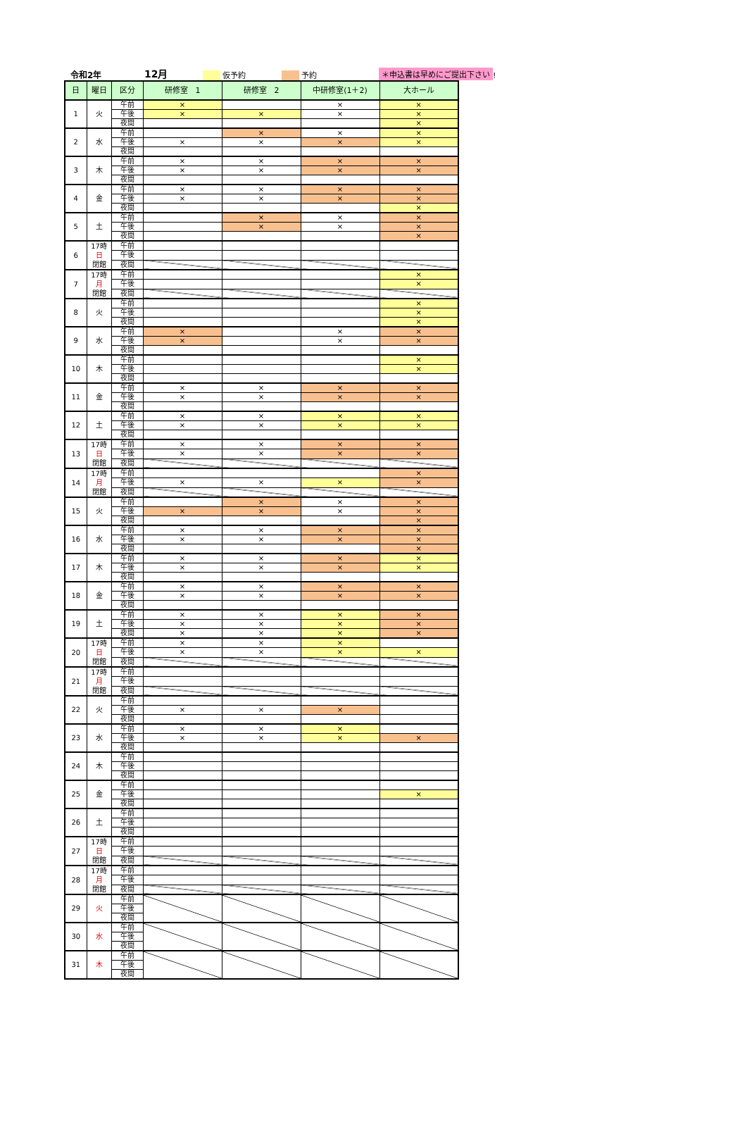令和2年 12月 仮予約 予約 ＊申込書は早めにご提出下さい!
| 日 | 曜日 | 区分 | 研修室 1 | 研修室 2 | 中研修室(1＋2) | 大ホール |
| --- | --- | --- | --- | --- | --- | --- |
| 1 | 火 | 午前 | × | | × | × |
| | | 午後 | × | × | × | × |
| | | 夜間 | | | | × |
| 2 | 水 | 午前 | | × | × | × |
| | | 午後 | × | × | × | × |
| | | 夜間 | | | | |
| 3 | 木 | 午前 | × | × | × | × |
| | | 午後 | × | × | × | × |
| | | 夜間 | | | | |
| 4 | 金 | 午前 | × | × | × | × |
| | | 午後 | × | × | × | × |
| | | 夜間 | | | | × |
| 5 | 土 | 午前 | | × | × | × |
| | | 午後 | | × | × | × |
| | | 夜間 | | | | × |
| 6 | 17時 日 閉館 | 午前 | | | | |
| | | 午後 | | | | |
| | | 夜間 | | | | |
| 7 | 17時 月 閉館 | 午前 | | | | × |
| | | 午後 | | | | × |
| | | 夜間 | | | | |
| 8 | 火 | 午前 | | | | × |
| | | 午後 | | | | × |
| | | 夜間 | | | | × |
| 9 | 水 | 午前 | × | | × | × |
| | | 午後 | × | | × | × |
| | | 夜間 | | | | |
| 10 | 木 | 午前 | | | | × |
| | | 午後 | | | | × |
| | | 夜間 | | | | |
| 11 | 金 | 午前 | × | × | × | × |
| | | 午後 | × | × | × | × |
| | | 夜間 | | | | |
| 12 | 土 | 午前 | × | × | × | × |
| | | 午後 | × | × | × | × |
| | | 夜間 | | | | |
| 13 | 17時 日 閉館 | 午前 | × | × | × | × |
| | | 午後 | × | × | × | × |
| | | 夜間 | | | | |
| 14 | 17時 月 閉館 | 午前 | | | | × |
| | | 午後 | × | × | × | × |
| | | 夜間 | | | | |
| 15 | 火 | 午前 | | × | × | × |
| | | 午後 | × | × | × | × |
| | | 夜間 | | | | × |
| 16 | 水 | 午前 | × | × | × | × |
| | | 午後 | × | × | × | × |
| | | 夜間 | | | | × |
| 17 | 木 | 午前 | × | × | × | × |
| | | 午後 | × | × | × | × |
| | | 夜間 | | | | |
| 18 | 金 | 午前 | × | × | × | × |
| | | 午後 | × | × | × | × |
| | | 夜間 | | | | |
| 19 | 土 | 午前 | × | × | × | × |
| | | 午後 | × | × | × | × |
| | | 夜間 | × | × | × | × |
| 20 | 17時 日 閉館 | 午前 | × | × | × | |
| | | 午後 | × | × | × | × |
| | | 夜間 | | | | |
| 21 | 17時 月 閉館 | 午前 | | | | |
| | | 午後 | | | | |
| | | 夜間 | | | | |
| 22 | 火 | 午前 | | | | |
| | | 午後 | × | × | × | |
| | | 夜間 | | | | |
| 23 | 水 | 午前 | × | × | × | |
| | | 午後 | × | × | × | × |
| | | 夜間 | | | | |
| 24 | 木 | 午前 | | | | |
| | | 午後 | | | | |
| | | 夜間 | | | | |
| 25 | 金 | 午前 | | | | |
| | | 午後 | | | | × |
| | | 夜間 | | | | |
| 26 | 土 | 午前 | | | | |
| | | 午後 | | | | |
| | | 夜間 | | | | |
| 27 | 17時 日 閉館 | 午前 | | | | |
| | | 午後 | | | | |
| | | 夜間 | | | | |
| 28 | 17時 月 閉館 | 午前 | | | | |
| | | 午後 | | | | |
| | | 夜間 | | | | |
| 29 | 火 | 午前 | | | | |
| | | 午後 | | | | |
| | | 夜間 | | | | |
| 30 | 水 | 午前 | | | | |
| | | 午後 | | | | |
| | | 夜間 | | | | |
| 31 | 木 | 午前 | | | | |
| | | 午後 | | | | |
| | | 夜間 | | | | |